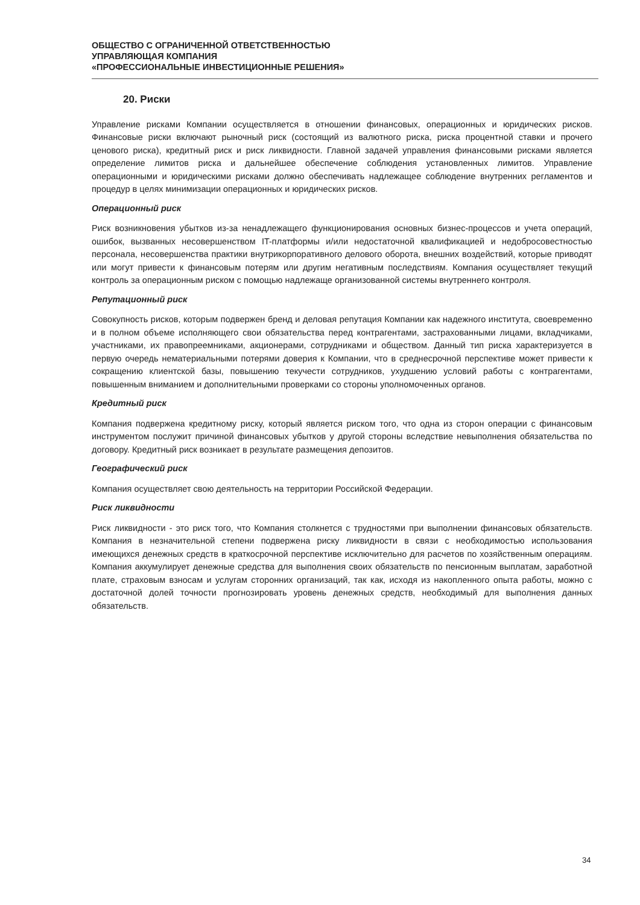ОБЩЕСТВО С ОГРАНИЧЕННОЙ ОТВЕТСТВЕННОСТЬЮ
УПРАВЛЯЮЩАЯ КОМПАНИЯ
«ПРОФЕССИОНАЛЬНЫЕ ИНВЕСТИЦИОННЫЕ РЕШЕНИЯ»
20. Риски
Управление рисками Компании осуществляется в отношении финансовых, операционных и юридических рисков. Финансовые риски включают рыночный риск (состоящий из валютного риска, риска процентной ставки и прочего ценового риска), кредитный риск и риск ликвидности. Главной задачей управления финансовыми рисками является определение лимитов риска и дальнейшее обеспечение соблюдения установленных лимитов. Управление операционными и юридическими рисками должно обеспечивать надлежащее соблюдение внутренних регламентов и процедур в целях минимизации операционных и юридических рисков.
Операционный риск
Риск возникновения убытков из-за ненадлежащего функционирования основных бизнес-процессов и учета операций, ошибок, вызванных несовершенством IT-платформы и/или недостаточной квалификацией и недобросовестностью персонала, несовершенства практики внутрикорпоративного делового оборота, внешних воздействий, которые приводят или могут привести к финансовым потерям или другим негативным последствиям. Компания осуществляет текущий контроль за операционным риском с помощью надлежаще организованной системы внутреннего контроля.
Репутационный риск
Совокупность рисков, которым подвержен бренд и деловая репутация Компании как надежного института, своевременно и в полном объеме исполняющего свои обязательства перед контрагентами, застрахованными лицами, вкладчиками, участниками, их правопреемниками, акционерами, сотрудниками и обществом. Данный тип риска характеризуется в первую очередь нематериальными потерями доверия к Компании, что в среднесрочной перспективе может привести к сокращению клиентской базы, повышению текучести сотрудников, ухудшению условий работы с контрагентами, повышенным вниманием и дополнительными проверками со стороны уполномоченных органов.
Кредитный риск
Компания подвержена кредитному риску, который является риском того, что одна из сторон операции с финансовым инструментом послужит причиной финансовых убытков у другой стороны вследствие невыполнения обязательства по договору. Кредитный риск возникает в результате размещения депозитов.
Географический риск
Компания осуществляет свою деятельность на территории Российской Федерации.
Риск ликвидности
Риск ликвидности - это риск того, что Компания столкнется с трудностями при выполнении финансовых обязательств. Компания в незначительной степени подвержена риску ликвидности в связи с необходимостью использования имеющихся денежных средств в краткосрочной перспективе исключительно для расчетов по хозяйственным операциям. Компания аккумулирует денежные средства для выполнения своих обязательств по пенсионным выплатам, заработной плате, страховым взносам и услугам сторонних организаций, так как, исходя из накопленного опыта работы, можно с достаточной долей точности прогнозировать уровень денежных средств, необходимый для выполнения данных обязательств.
34